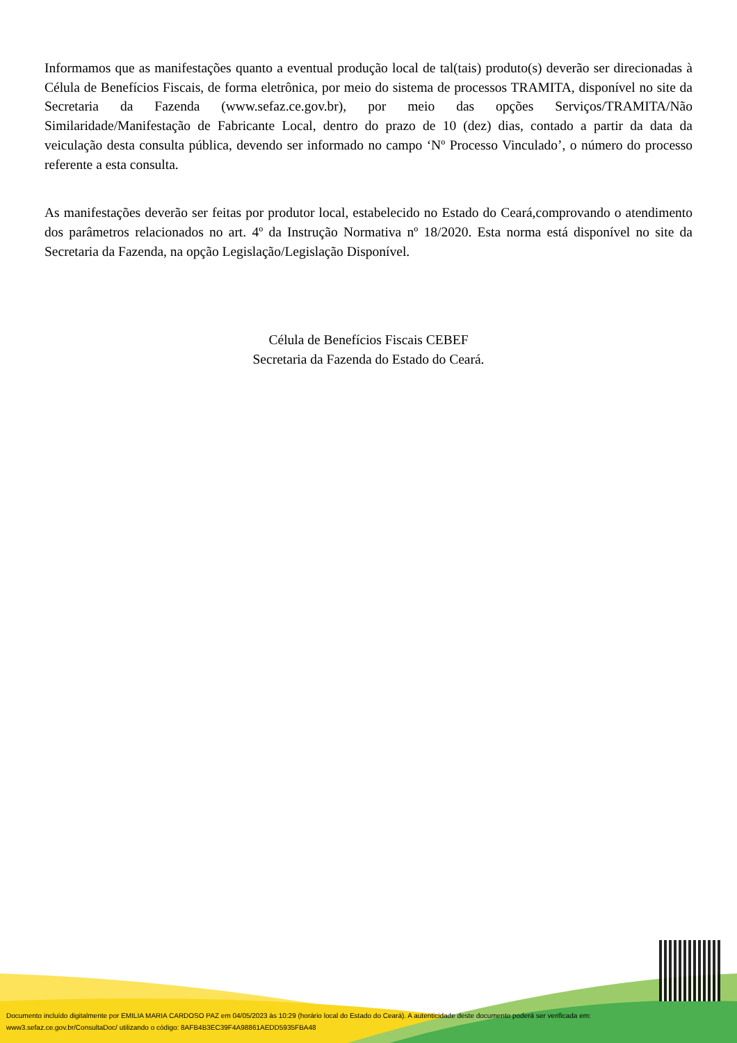Informamos que as manifestações quanto a eventual produção local de tal(tais) produto(s) deverão ser direcionadas à Célula de Benefícios Fiscais, de forma eletrônica, por meio do sistema de processos TRAMITA, disponível no site da Secretaria da Fazenda (www.sefaz.ce.gov.br), por meio das opções Serviços/TRAMITA/Não Similaridade/Manifestação de Fabricante Local, dentro do prazo de 10 (dez) dias, contado a partir da data da veiculação desta consulta pública, devendo ser informado no campo ‘Nº Processo Vinculado’, o número do processo referente a esta consulta.
As manifestações deverão ser feitas por produtor local, estabelecido no Estado do Ceará,comprovando o atendimento dos parâmetros relacionados no art. 4º da Instrução Normativa nº 18/2020. Esta norma está disponível no site da Secretaria da Fazenda, na opção Legislação/Legislação Disponível.
Célula de Benefícios Fiscais CEBEF
Secretaria da Fazenda do Estado do Ceará.
Documento incluído digitalmente por EMILIA MARIA CARDOSO PAZ em 04/05/2023 às 10:29 (horário local do Estado do Ceará). A autenticidade deste documento poderá ser verificada em:
www3.sefaz.ce.gov.br/ConsultaDoc/ utilizando o código: 8AFB4B3EC39F4A98861AEDD5935FBA48